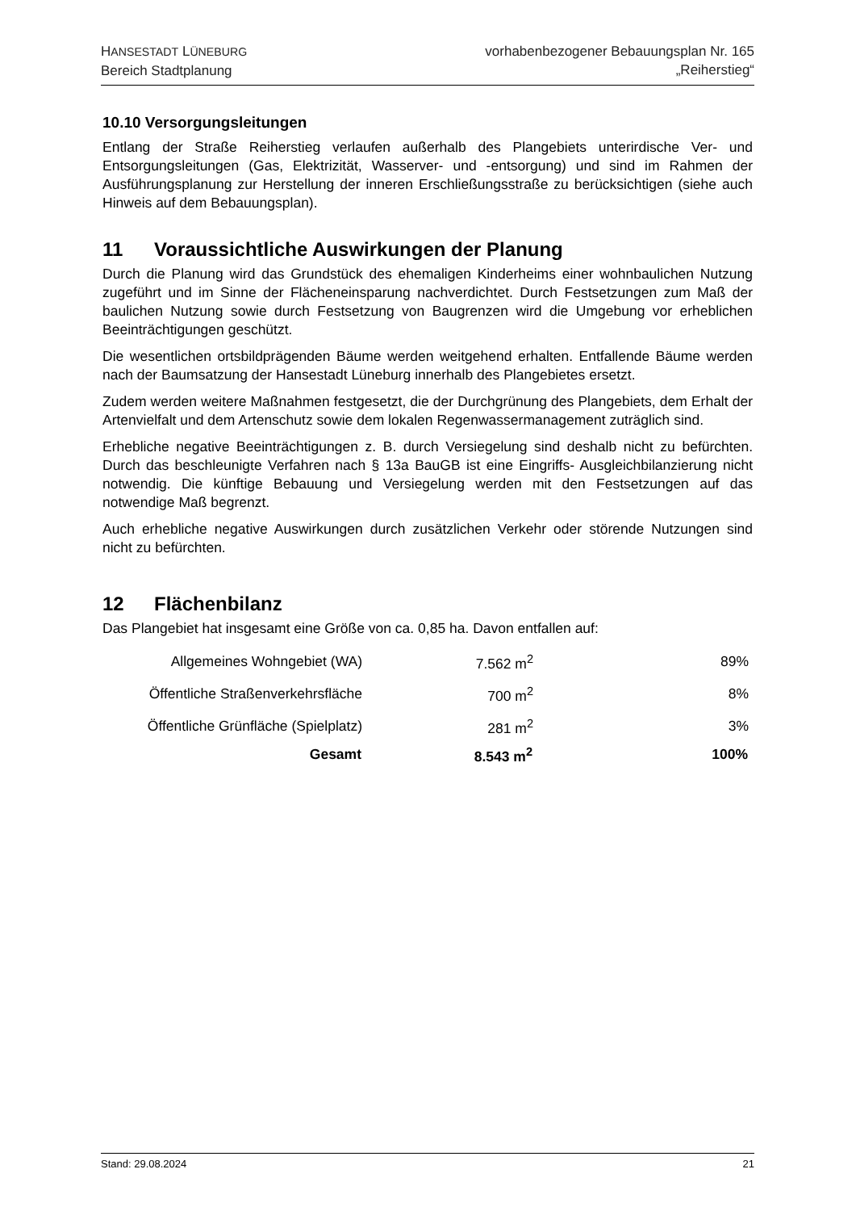HANSESTADT LÜNEBURG
Bereich Stadtplanung
vorhabenbezogener Bebauungsplan Nr. 165
„Reiherstieg“
10.10 Versorgungsleitungen
Entlang der Straße Reiherstieg verlaufen außerhalb des Plangebiets unterirdische Ver- und Entsorgungsleitungen (Gas, Elektrizität, Wasserver- und -entsorgung) und sind im Rahmen der Ausführungsplanung zur Herstellung der inneren Erschließungsstraße zu berücksichtigen (siehe auch Hinweis auf dem Bebauungsplan).
11 Voraussichtliche Auswirkungen der Planung
Durch die Planung wird das Grundstück des ehemaligen Kinderheims einer wohnbaulichen Nutzung zugeführt und im Sinne der Flächeneinsparung nachverdichtet. Durch Festsetzungen zum Maß der baulichen Nutzung sowie durch Festsetzung von Baugrenzen wird die Umgebung vor erheblichen Beeinträchtigungen geschützt.
Die wesentlichen ortsbildprägenden Bäume werden weitgehend erhalten. Entfallende Bäume werden nach der Baumsatzung der Hansestadt Lüneburg innerhalb des Plangebietes ersetzt.
Zudem werden weitere Maßnahmen festgesetzt, die der Durchgrünung des Plangebiets, dem Erhalt der Artenvielfalt und dem Artenschutz sowie dem lokalen Regenwassermanagement zuträglich sind.
Erhebliche negative Beeinträchtigungen z. B. durch Versiegelung sind deshalb nicht zu befürchten. Durch das beschleunigte Verfahren nach § 13a BauGB ist eine Eingriffs- Ausgleichbilanzierung nicht notwendig. Die künftige Bebauung und Versiegelung werden mit den Festsetzungen auf das notwendige Maß begrenzt.
Auch erhebliche negative Auswirkungen durch zusätzlichen Verkehr oder störende Nutzungen sind nicht zu befürchten.
12 Flächenbilanz
Das Plangebiet hat insgesamt eine Größe von ca. 0,85 ha. Davon entfallen auf:
| Allgemeines Wohngebiet (WA) | 7.562 m<sup>2</sup> | 89% |
| Öffentliche Straßenverkehrsfläche | 700 m<sup>2</sup> | 8% |
| Öffentliche Grünfläche (Spielplatz) | 281 m<sup>2</sup> | 3% |
| Gesamt | 8.543 m<sup>2</sup> | 100% |
Stand: 29.08.2024 21